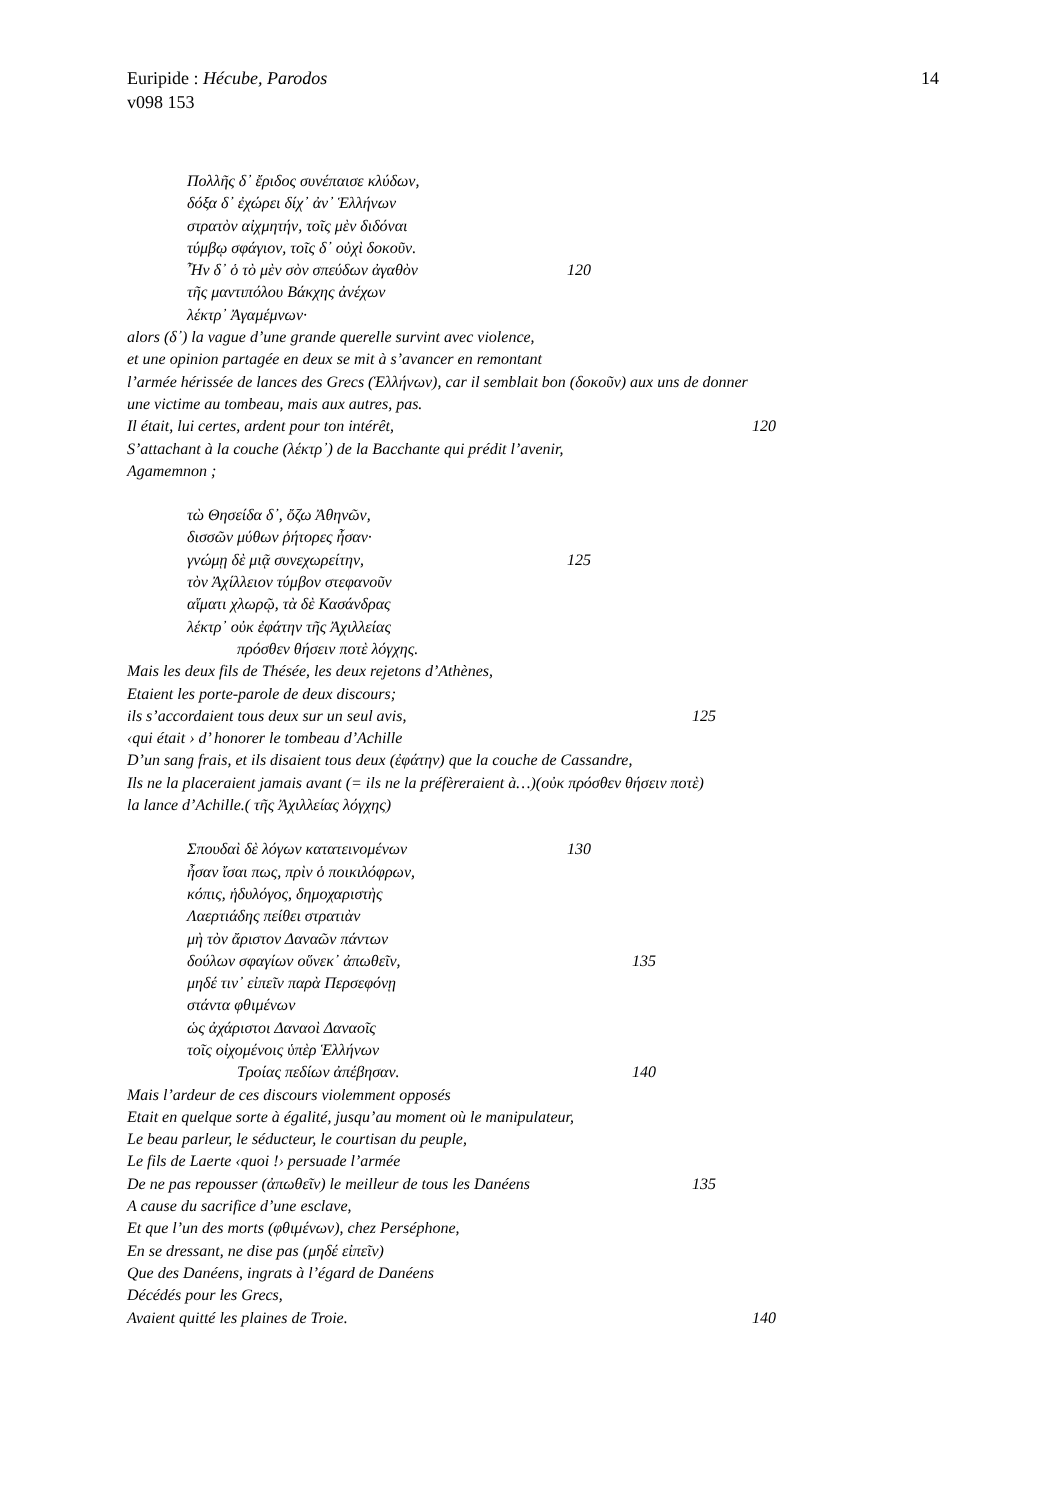14 Euripide : Hécube, Parodos
v098 153
Πολλῆς δ᾽ ἔριδος συνέπαισε κλύδων,
δόξα δ᾽ ἐχώρει δίχ᾽ ἀν᾽ Ἑλλήνων
στρατὸν αἰχμητήν, τοῖς μὲν διδόναι
τύμβῳ σφάγιον, τοῖς δ᾽ οὐχὶ δοκοῦν.
Ἦν δ᾽ ὁ τὸ μὲν σὸν σπεύδων ἀγαθὸν 120
τῆς μαντιπόλου Βάκχης ἀνέχων
λέκτρ᾽ Ἀγαμέμνων·
alors (δ᾽) la vague d’une grande querelle survint avec violence,
et une opinion partagée en deux se mit à s’avancer en remontant
l’armée hérissée de lances des Grecs (Ἑλλήνων), car il semblait bon (δοκοῦν) aux uns de donner
une victime au tombeau, mais aux autres, pas.
Il était, lui certes, ardent pour ton intérêt, 120
S’attachant à la couche (λέκτρ᾽) de la Bacchante qui prédit l’avenir,
Agamemnon ;
τὼ Θησείδα δ᾽, ὄζω Ἀθηνῶν,
δισσῶν μύθων ῥήτορες ἦσαν·
γνώμῃ δὲ μιᾷ συνεχωρείτην, 125
τὸν Ἀχίλλειον τύμβον στεφανοῦν
αἵματι χλωρῷ, τὰ δὲ Κασάνδρας
λέκτρ᾽ οὐκ ἐφάτην τῆς Ἀχιλλείας
πρόσθεν θήσειν ποτὲ λόγχης.
Mais les deux fils de Thésée, les deux rejetons d’Athènes,
Etaient les porte-parole de deux discours;
ils s’accordaient tous deux sur un seul avis, 125
‹qui était › d’ honorer le tombeau d’Achille
D’un sang frais, et ils disaient tous deux (ἐφάτην) que la couche de Cassandre,
Ils ne la placeraient jamais avant (= ils ne la préfèreraient à…)(οὐκ πρόσθεν θήσειν ποτὲ)
la lance d’Achille.( τῆς Ἀχιλλείας λόγχης)
Σπουδαὶ δὲ λόγων κατατεινομένων 130
ἦσαν ἴσαι πως, πρὶν ὁ ποικιλόφρων,
κόπις, ἡδυλόγος, δημοχαριστὴς
Λαερτιάδης πείθει στρατιὰν
μὴ τὸν ἄριστον Δαναῶν πάντων
δούλων σφαγίων οὕνεκ᾽ ἀπωθεῖν, 135
μηδέ τιν᾽ εἰπεῖν παρὰ Περσεφόνῃ
στάντα φθιμένων
ὡς ἀχάριστοι Δαναοὶ Δαναοῖς
τοῖς οἰχομένοις ὑπὲρ Ἑλλήνων
Τροίας πεδίων ἀπέβησαν. 140
Mais l’ardeur de ces discours violemment opposés
Etait en quelque sorte à égalité, jusqu’au moment où le manipulateur,
Le beau parleur, le séducteur, le courtisan du peuple,
Le fils de Laerte ‹quoi !› persuade l’armée
De ne pas repousser (ἀπωθεῖν) le meilleur de tous les Danéens 135
A cause du sacrifice d’une esclave,
Et que l’un des morts (φθιμένων), chez Perséphone,
En se dressant, ne dise pas (μηδέ εἰπεῖν)
Que des Danéens, ingrats à l’égard de Danéens
Décédés pour les Grecs,
Avaient quitté les plaines de Troie. 140